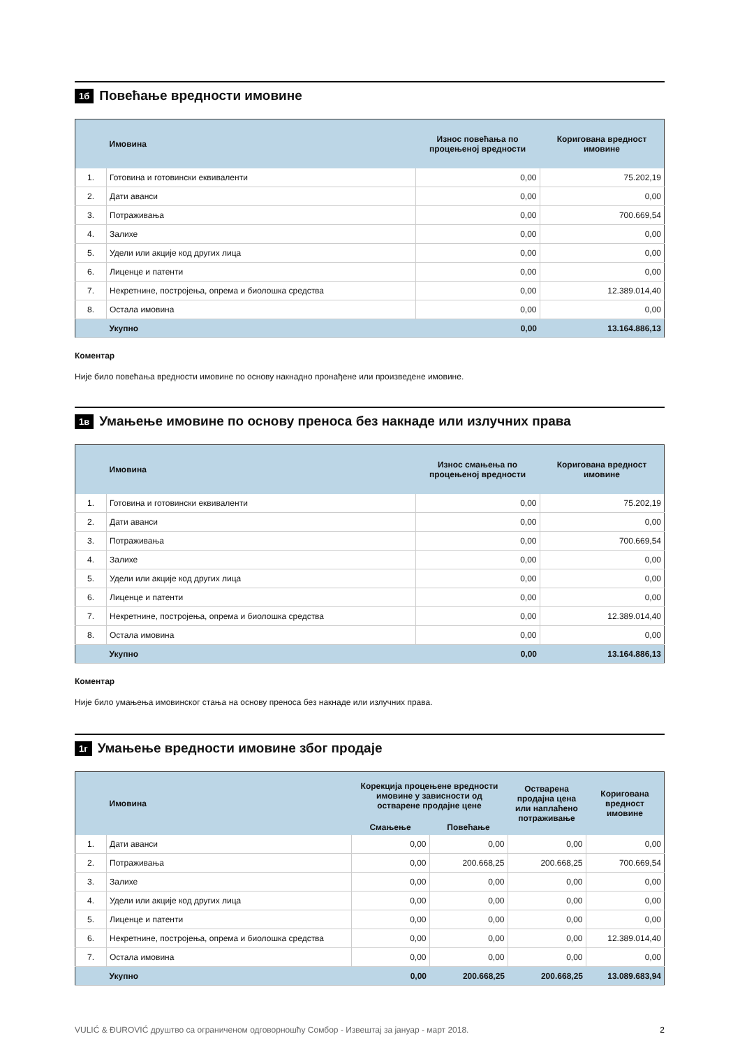1б Повећање вредности имовине
| | Имовина | Износ повећања по процењеној вредности | Коригована вредност имовине |
| --- | --- | --- | --- |
| 1. | Готовина и готовински еквиваленти | 0,00 | 75.202,19 |
| 2. | Дати аванси | 0,00 | 0,00 |
| 3. | Потраживања | 0,00 | 700.669,54 |
| 4. | Залихе | 0,00 | 0,00 |
| 5. | Удели или акције код других лица | 0,00 | 0,00 |
| 6. | Лиценце и патенти | 0,00 | 0,00 |
| 7. | Некретнине, постројења, опрема и биолошка средства | 0,00 | 12.389.014,40 |
| 8. | Остала имовина | 0,00 | 0,00 |
| | Укупно | 0,00 | 13.164.886,13 |
Коментар
Није било повећања вредности имовине по основу накнадно пронађене или произведене имовине.
1в Умањење имовине по основу преноса без накнаде или излучних права
| | Имовина | Износ смањења по процењеној вредности | Коригована вредност имовине |
| --- | --- | --- | --- |
| 1. | Готовина и готовински еквиваленти | 0,00 | 75.202,19 |
| 2. | Дати аванси | 0,00 | 0,00 |
| 3. | Потраживања | 0,00 | 700.669,54 |
| 4. | Залихе | 0,00 | 0,00 |
| 5. | Удели или акције код других лица | 0,00 | 0,00 |
| 6. | Лиценце и патенти | 0,00 | 0,00 |
| 7. | Некретнине, постројења, опрема и биолошка средства | 0,00 | 12.389.014,40 |
| 8. | Остала имовина | 0,00 | 0,00 |
| | Укупно | 0,00 | 13.164.886,13 |
Коментар
Није било умањења имовинског стања на основу преноса без накнаде или излучних права.
1г Умањење вредности имовине због продаје
| | Имовина | Корекција процењене вредности имовине у зависности од остварене продајне цене | | Остварена продајна цена или наплаћено потраживање | Коригована вредност имовине |
| --- | --- | --- | --- | --- | --- |
| | | Смањење | Повећање | | |
| 1. | Дати аванси | 0,00 | 0,00 | 0,00 | 0,00 |
| 2. | Потраживања | 0,00 | 200.668,25 | 200.668,25 | 700.669,54 |
| 3. | Залихе | 0,00 | 0,00 | 0,00 | 0,00 |
| 4. | Удели или акције код других лица | 0,00 | 0,00 | 0,00 | 0,00 |
| 5. | Лиценце и патенти | 0,00 | 0,00 | 0,00 | 0,00 |
| 6. | Некретнине, постројења, опрема и биолошка средства | 0,00 | 0,00 | 0,00 | 12.389.014,40 |
| 7. | Остала имовина | 0,00 | 0,00 | 0,00 | 0,00 |
| | Укупно | 0,00 | 200.668,25 | 200.668,25 | 13.089.683,94 |
VULIĆ & ĐUROVIĆ друштво са ограниченом одговорношћу Сомбор - Извештај за јануар - март 2018. 2